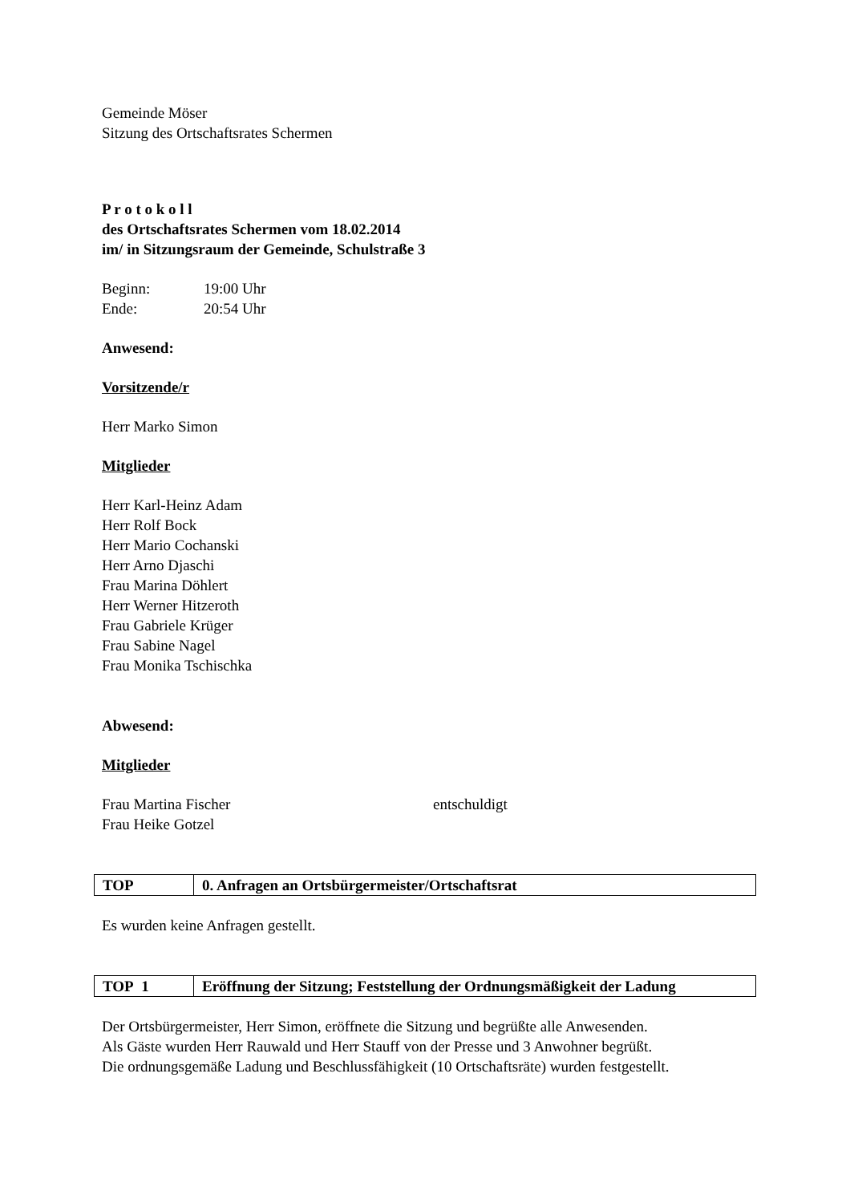Gemeinde Möser
Sitzung des Ortschaftsrates Schermen
P r o t o k o l l
des Ortschaftsrates Schermen vom 18.02.2014
im/ in Sitzungsraum der Gemeinde, Schulstraße 3
Beginn: 19:00 Uhr
Ende: 20:54 Uhr
Anwesend:
Vorsitzende/r
Herr Marko Simon
Mitglieder
Herr Karl-Heinz Adam
Herr Rolf Bock
Herr Mario Cochanski
Herr Arno Djaschi
Frau Marina Döhlert
Herr Werner Hitzeroth
Frau Gabriele Krüger
Frau Sabine Nagel
Frau Monika Tschischka
Abwesend:
Mitglieder
Frau Martina Fischer entschuldigt
Frau Heike Gotzel
| TOP | 0. Anfragen an Ortsbürgermeister/Ortschaftsrat |
Es wurden keine Anfragen gestellt.
| TOP 1 | Eröffnung der Sitzung; Feststellung der Ordnungsmäßigkeit der Ladung |
Der Ortsbürgermeister, Herr Simon, eröffnete die Sitzung und begrüßte alle Anwesenden.
Als Gäste wurden Herr Rauwald und Herr Stauff von der Presse und 3 Anwohner begrüßt.
Die ordnungsgemäße Ladung und Beschlussfähigkeit (10 Ortschaftsräte) wurden festgestellt.